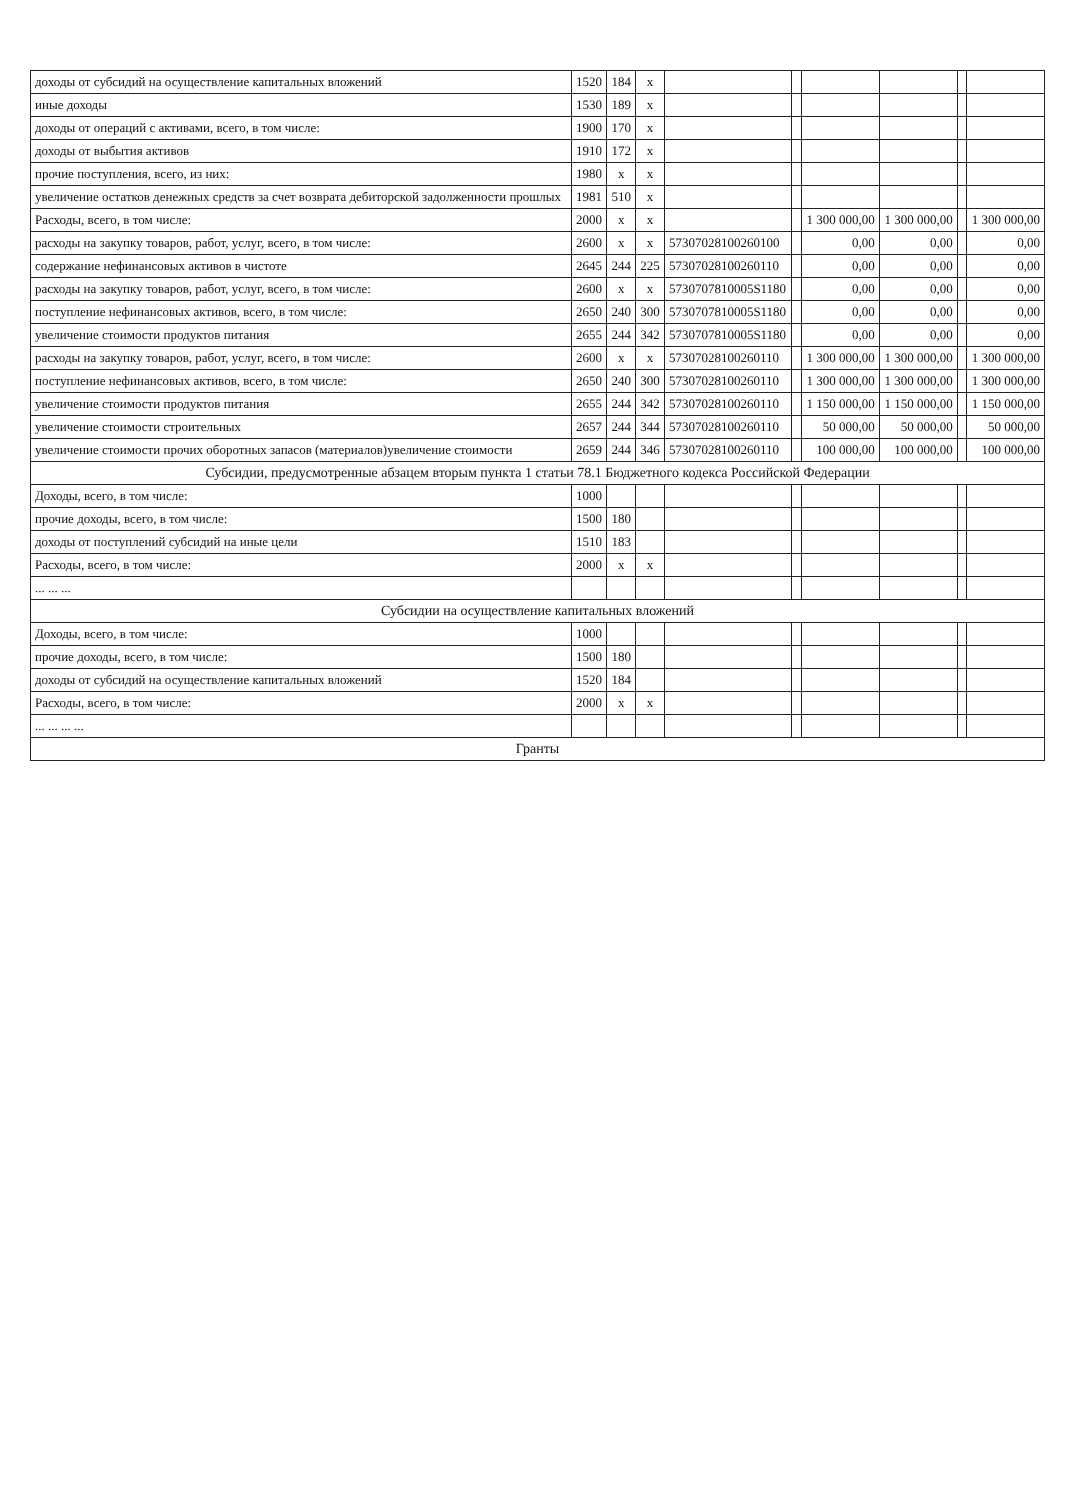| доходы от субсидий на осуществление капитальных вложений | 1520 | 184 | х | | | | | | |
| иные доходы | 1530 | 189 | х | | | | | | |
| доходы от операций с активами, всего, в том числе: | 1900 | 170 | х | | | | | | |
| доходы от выбытия активов | 1910 | 172 | х | | | | | | |
| прочие поступления, всего, из них: | 1980 | х | х | | | | | | |
| увеличение остатков денежных средств за счет возврата дебиторской задолженности прошлых | 1981 | 510 | х | | | | | | |
| Расходы, всего, в том числе: | 2000 | х | х | | | 1 300 000,00 | 1 300 000,00 | | 1 300 000,00 |
| расходы на закупку товаров, работ, услуг, всего, в том числе: | 2600 | х | х | 57307028100260100 | | 0,00 | 0,00 | | 0,00 |
| содержание нефинансовых активов в чистоте | 2645 | 244 | 225 | 57307028100260110 | | 0,00 | 0,00 | | 0,00 |
| расходы на закупку товаров, работ, услуг, всего, в том числе: | 2600 | х | х | 5730707810005S1180 | | 0,00 | 0,00 | | 0,00 |
| поступление нефинансовых активов, всего, в том числе: | 2650 | 240 | 300 | 5730707810005S1180 | | 0,00 | 0,00 | | 0,00 |
| увеличение стоимости продуктов питания | 2655 | 244 | 342 | 5730707810005S1180 | | 0,00 | 0,00 | | 0,00 |
| расходы на закупку товаров, работ, услуг, всего, в том числе: | 2600 | х | х | 57307028100260110 | | 1 300 000,00 | 1 300 000,00 | | 1 300 000,00 |
| поступление нефинансовых активов, всего, в том числе: | 2650 | 240 | 300 | 57307028100260110 | | 1 300 000,00 | 1 300 000,00 | | 1 300 000,00 |
| увеличение стоимости продуктов питания | 2655 | 244 | 342 | 57307028100260110 | | 1 150 000,00 | 1 150 000,00 | | 1 150 000,00 |
| увеличение стоимости строительных | 2657 | 244 | 344 | 57307028100260110 | | 50 000,00 | 50 000,00 | | 50 000,00 |
| увеличение стоимости прочих оборотных запасов (материалов)увеличение стоимости | 2659 | 244 | 346 | 57307028100260110 | | 100 000,00 | 100 000,00 | | 100 000,00 |
| Субсидии, предусмотренные абзацем вторым пункта 1 статьи 78.1 Бюджетного кодекса Российской Федерации | | | | | | | | | |
| Доходы, всего, в том числе: | 1000 | | | | | | | | |
| прочие доходы, всего, в том числе: | 1500 | 180 | | | | | | | |
| доходы от поступлений субсидий на иные цели | 1510 | 183 | | | | | | | |
| Расходы, всего, в том числе: | 2000 | х | х | | | | | | |
| ... ... ... | | | | | | | | | |
| Субсидии на осуществление капитальных вложений | | | | | | | | | |
| Доходы, всего, в том числе: | 1000 | | | | | | | | |
| прочие доходы, всего, в том числе: | 1500 | 180 | | | | | | | |
| доходы от субсидий на осуществление капитальных вложений | 1520 | 184 | | | | | | | |
| Расходы, всего, в том числе: | 2000 | х | х | | | | | | |
| ... ... ... ... | | | | | | | | | |
| Гранты | | | | | | | | | |